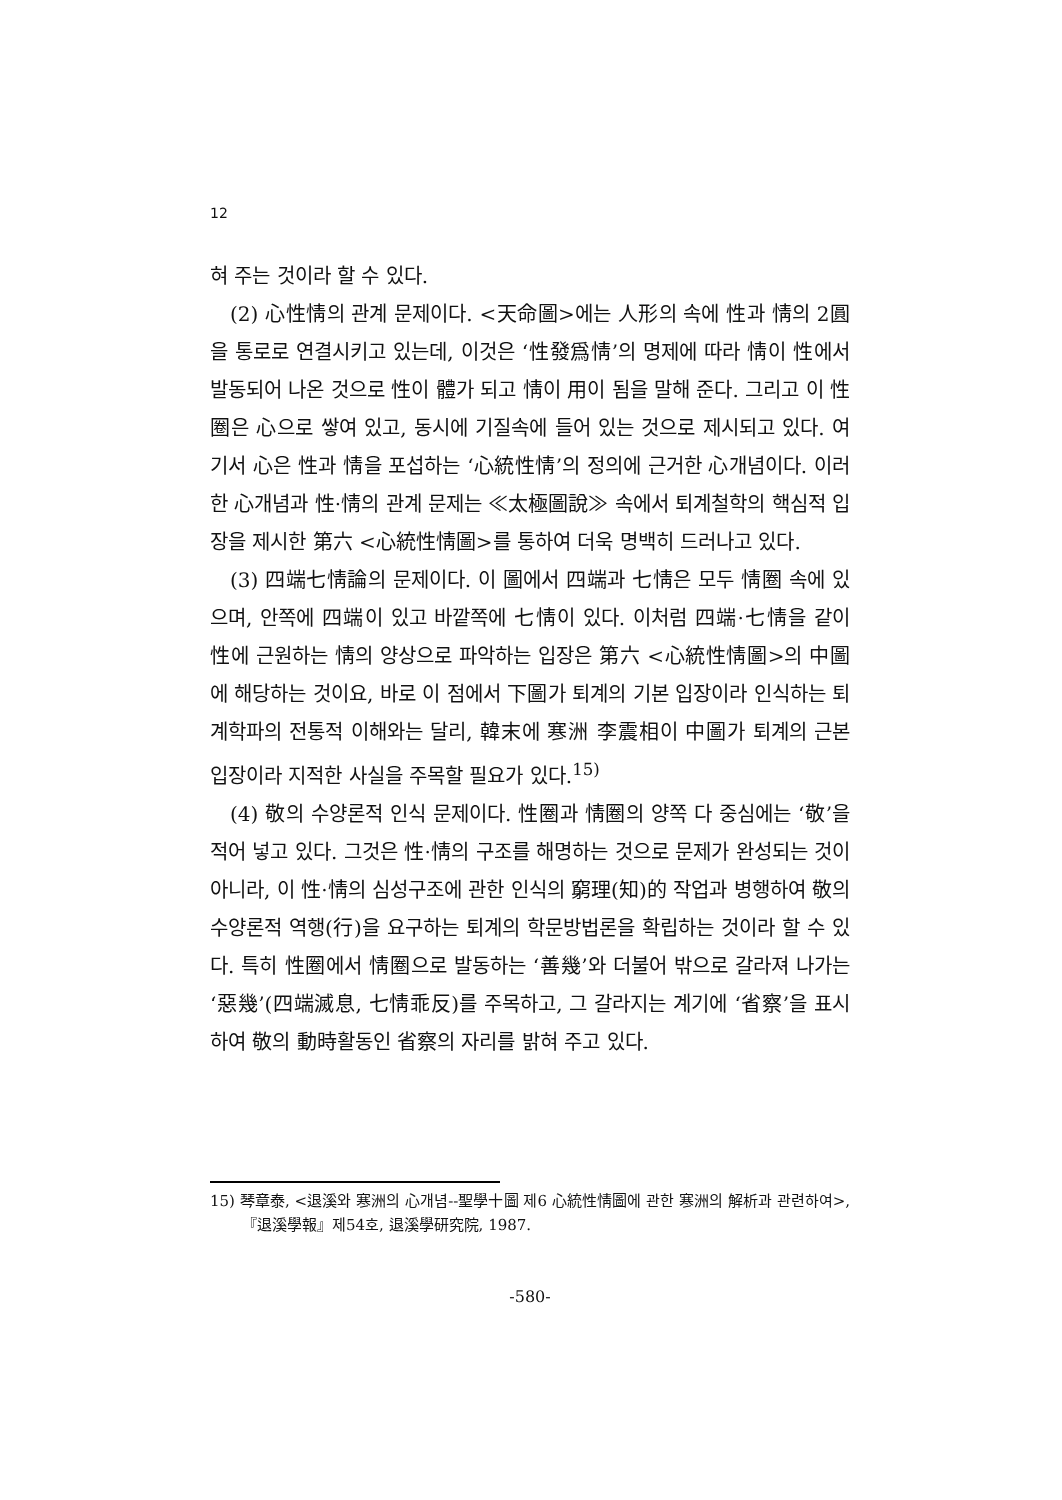12
혀 주는 것이라 할 수 있다.
(2) 心性情의 관계 문제이다. <天命圖>에는 人形의 속에 性과 情의 2圓을 통로로 연결시키고 있는데, 이것은 ‘性發爲情’의 명제에 따라 情이 性에서 발동되어 나온 것으로 性이 體가 되고 情이 用이 됨을 말해 준다. 그리고 이 性圈은 心으로 쌓여 있고, 동시에 기질속에 들어 있는 것으로 제시되고 있다. 여기서 心은 性과 情을 포섭하는 ‘心統性情’의 정의에 근거한 心개념이다. 이러한 心개념과 性·情의 관계 문제는 ≪太極圖說≫ 속에서 퇴계철학의 핵심적 입장을 제시한 第六 <心統性情圖>를 통하여 더욱 명백히 드러나고 있다.
(3) 四端七情論의 문제이다. 이 圖에서 四端과 七情은 모두 情圈 속에 있으며, 안쪽에 四端이 있고 바깥쪽에 七情이 있다. 이처럼 四端·七情을 같이 性에 근원하는 情의 양상으로 파악하는 입장은 第六 <心統性情圖>의 中圖에 해당하는 것이요, 바로 이 점에서 下圖가 퇴계의 기본 입장이라 인식하는 퇴계학파의 전통적 이해와는 달리, 韓末에 寒洲 李震相이 中圖가 퇴계의 근본 입장이라 지적한 사실을 주목할 필요가 있다.<sup>15)</sup>
(4) 敬의 수양론적 인식 문제이다. 性圈과 情圈의 양쪽 다 중심에는 ‘敬’을 적어 넣고 있다. 그것은 性·情의 구조를 해명하는 것으로 문제가 완성되는 것이 아니라, 이 性·情의 심성구조에 관한 인식의 窮理(知)的 작업과 병행하여 敬의 수양론적 역행(行)을 요구하는 퇴계의 학문방법론을 확립하는 것이라 할 수 있다. 특히 性圈에서 情圈으로 발동하는 ‘善幾’와 더불어 밖으로 갈라져 나가는 ‘惡幾’(四端滅息, 七情乖反)를 주목하고, 그 갈라지는 계기에 ‘省察’을 표시하여 敬의 動時활동인 省察의 자리를 밝혀 주고 있다.
15) 琴章泰, <退溪와 寒洲의 心개념--聖學十圖 제6 心統性情圖에 관한 寒洲의 解析과 관련하여>,『退溪學報』제54호, 退溪學研究院, 1987.
-580-